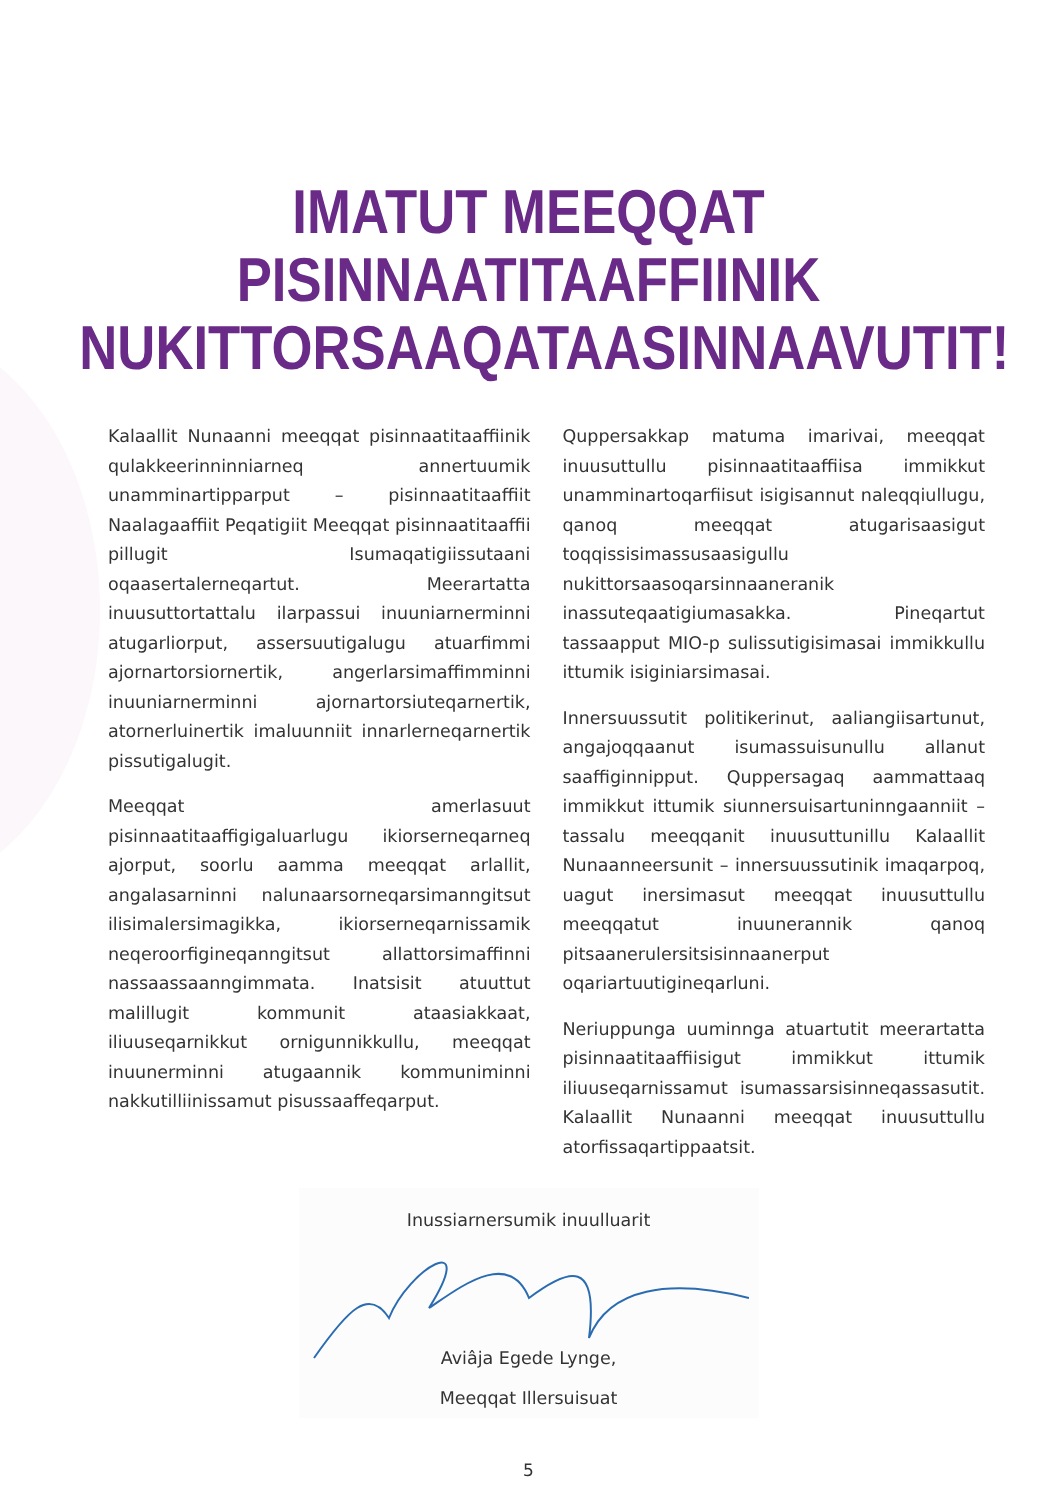IMATUT MEEQQAT PISINNAATITAAFFIINIK
NUKITTORSAAQATAASINNAAVUTIT!
Kalaallit Nunaanni meeqqat pisinnaatitaaffiinik qulakkeerinninniarneq annertuumik unamminartipparput – pisinnaatitaaffiit Naalagaaffiit Peqatigiit Meeqqat pisinnaatitaaffii pillugit Isumaqatigiissutaani oqaasertalerneqartut. Meerartatta inuusuttortattalu ilarpassui inuuniarnerminni atugarliorput, assersuutigalugu atuarfimmi ajornartorsiornertik, angerlarsimaffimminni inuuniarnerminni ajornartorsiuteqarnertik, atornerluinertik imaluunniit innarlerneqarnertik pissutigalugit.
Meeqqat amerlasuut pisinnaatitaaffigigaluarlugu ikiorserneqarneq ajorput, soorlu aamma meeqqat arlallit, angalasarninni nalunaarsorneqarsimanngitsut ilisimalersimagikka, ikiorserneqarnissamik neqeroorfigineqanngitsut allattorsimaffinni nassaassaanngimmata. Inatsisit atuuttut malillugit kommunit ataasiakkaat, iliuuseqarnikkut ornigunnikkullu, meeqqat inuunerminni atugaannik kommuniminni nakkutilliinissamut pisussaaffeqarput.
Quppersakkap matuma imarivai, meeqqat inuusuttullu pisinnaatitaaffiisa immikkut unamminartoqarfiisut isigisannut naleqqiullugu, qanoq meeqqat atugarisaasigut toqqissisimassusaasigullu nukittorsaasoqarsinnaaneranik inassuteqaatigiumasakka. Pineqartut tassaapput MIO-p sulissutigisimasai immikkullu ittumik isiginiarsimasai.
Innersuussutit politikerinut, aaliangiisartunut, angajoqqaanut isumassuisunullu allanut saaffiginnipput. Quppersagaq aammattaaq immikkut ittumik siunnersuisartuninngaanniit – tassalu meeqqanit inuusuttunillu Kalaallit Nunaanneersunit – innersuussutinik imaqarpoq, uagut inersimasut meeqqat inuusuttullu meeqqatut inuunerannik qanoq pitsaanerulersitsisinnaanerput oqariartuutigineqarluni.
Neriuppunga uuminnga atuartutit meerartatta pisinnaatitaaffiisigut immikkut ittumik iliuuseqarnissamut isumassarsisinneqassasutit. Kalaallit Nunaanni meeqqat inuusuttullu atorfissaqartippaatsit.
Inussiarnersumik inuulluarit
Aviâja Egede Lynge,
Meeqqat Illersuisuat
5